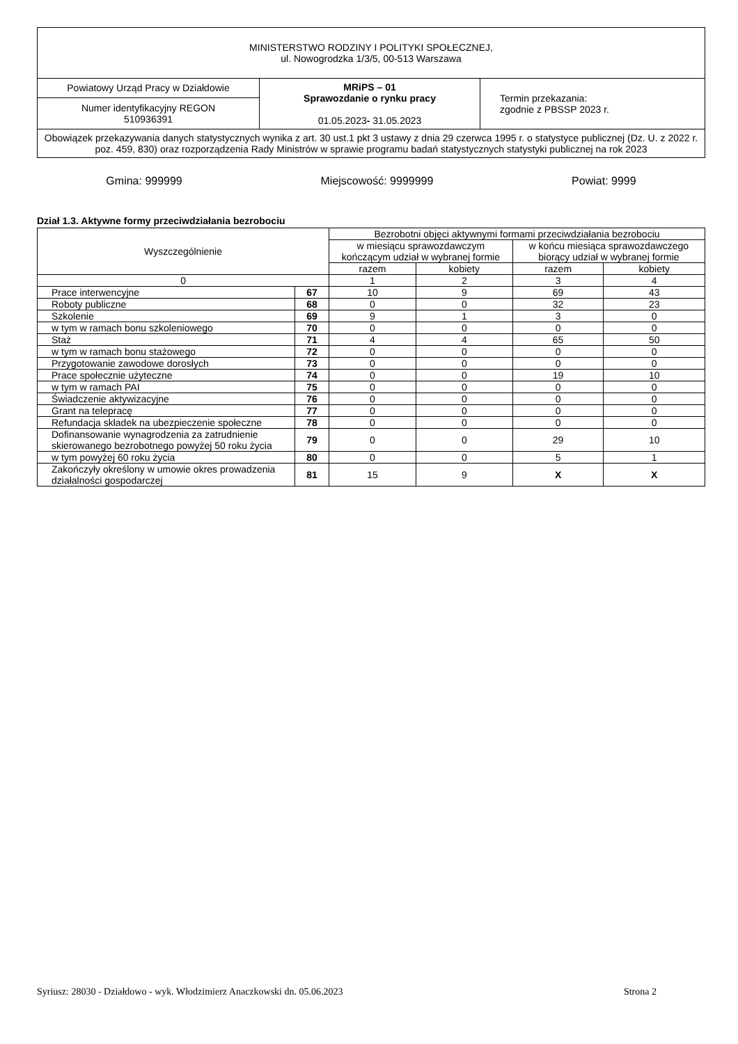| MINISTERSTWO RODZINY I POLITYKI SPOŁECZNEJ, ul. Nowogrodzka 1/3/5, 00-513 Warszawa | | |
| Powiatowy Urząd Pracy w Działdowie | MRiPS – 01 Sprawozdanie o rynku pracy 01.05.2023 - 31.05.2023 | Termin przekazania: zgodnie z PBSSP 2023 r. |
| Numer identyfikacyjny REGON 510936391 | | |
| Obowiązek przekazywania danych statystycznych wynika z art. 30 ust.1 pkt 3 ustawy z dnia 29 czerwca 1995 r. o statystyce publicznej (Dz. U. z 2022 r. poz. 459, 830) oraz rozporządzenia Rady Ministrów w sprawie programu badań statystycznych statystyki publicznej na rok 2023 | | |
Gmina: 999999 Miejscowość: 9999999 Powiat: 9999
Dział 1.3. Aktywne formy przeciwdziałania bezrobociu
| Wyszczególnienie | | Bezrobotni objęci aktywnymi formami przeciwdziałania bezrobociu | | | |
| --- | --- | --- | --- | --- | --- |
| | | w miesiącu sprawozdawczym kończącym udział w wybranej formie | | w końcu miesiąca sprawozdawczego biorący udział w wybranej formie | |
| | | razem | kobiety | razem | kobiety |
| 0 | | 1 | 2 | 3 | 4 |
| Prace interwencyjne | 67 | 10 | 9 | 69 | 43 |
| Roboty publiczne | 68 | 0 | 0 | 32 | 23 |
| Szkolenie | 69 | 9 | 1 | 3 | 0 |
| w tym w ramach bonu szkoleniowego | 70 | 0 | 0 | 0 | 0 |
| Staż | 71 | 4 | 4 | 65 | 50 |
| w tym w ramach bonu stażowego | 72 | 0 | 0 | 0 | 0 |
| Przygotowanie zawodowe dorosłych | 73 | 0 | 0 | 0 | 0 |
| Prace społecznie użyteczne | 74 | 0 | 0 | 19 | 10 |
| w tym w ramach PAI | 75 | 0 | 0 | 0 | 0 |
| Świadczenie aktywizacyjne | 76 | 0 | 0 | 0 | 0 |
| Grant na telepracę | 77 | 0 | 0 | 0 | 0 |
| Refundacja składek na ubezpieczenie społeczne | 78 | 0 | 0 | 0 | 0 |
| Dofinansowanie wynagrodzenia za zatrudnienie skierowanego bezrobotnego powyżej 50 roku życia | 79 | 0 | 0 | 29 | 10 |
| w tym powyżej 60 roku życia | 80 | 0 | 0 | 5 | 1 |
| Zakończyły określony w umowie okres prowadzenia działalności gospodarczej | 81 | 15 | 9 | X | X |
Syriusz: 28030 - Działdowo - wyk. Włodzimierz Anaczkowski dn. 05.06.2023 Strona 2